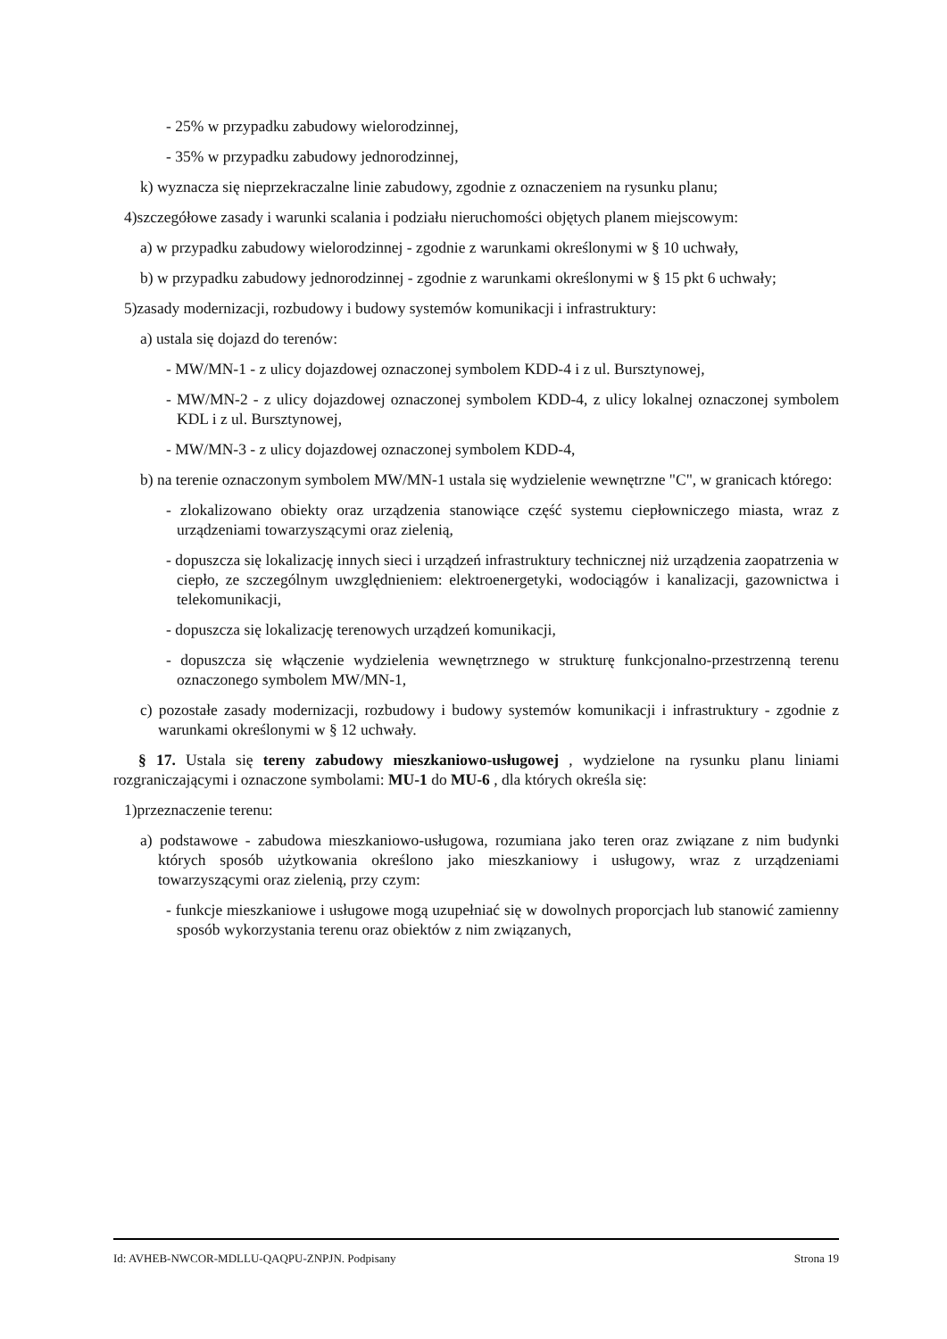- 25% w przypadku zabudowy wielorodzinnej,
- 35% w przypadku zabudowy jednorodzinnej,
k) wyznacza się nieprzekraczalne linie zabudowy, zgodnie z oznaczeniem na rysunku planu;
4)szczegółowe zasady i warunki scalania i podziału nieruchomości objętych planem miejscowym:
a) w przypadku zabudowy wielorodzinnej - zgodnie z warunkami określonymi w § 10 uchwały,
b) w przypadku zabudowy jednorodzinnej - zgodnie z warunkami określonymi w § 15 pkt 6 uchwały;
5)zasady modernizacji, rozbudowy i budowy systemów komunikacji i infrastruktury:
a) ustala się dojazd do terenów:
- MW/MN-1 - z ulicy dojazdowej oznaczonej symbolem KDD-4 i z ul. Bursztynowej,
- MW/MN-2 - z ulicy dojazdowej oznaczonej symbolem KDD-4, z ulicy lokalnej oznaczonej symbolem KDL i z ul. Bursztynowej,
- MW/MN-3 - z ulicy dojazdowej oznaczonej symbolem KDD-4,
b) na terenie oznaczonym symbolem MW/MN-1 ustala się wydzielenie wewnętrzne "C", w granicach którego:
- zlokalizowano obiekty oraz urządzenia stanowiące część systemu ciepłowniczego miasta, wraz z urządzeniami towarzyszącymi oraz zielenią,
- dopuszcza się lokalizację innych sieci i urządzeń infrastruktury technicznej niż urządzenia zaopatrzenia w ciepło, ze szczególnym uwzględnieniem: elektroenergetyki, wodociągów i kanalizacji, gazownictwa i telekomunikacji,
- dopuszcza się lokalizację terenowych urządzeń komunikacji,
- dopuszcza się włączenie wydzielenia wewnętrznego w strukturę funkcjonalno-przestrzenną terenu oznaczonego symbolem MW/MN-1,
c) pozostałe zasady modernizacji, rozbudowy i budowy systemów komunikacji i infrastruktury - zgodnie z warunkami określonymi w § 12 uchwały.
§ 17. Ustala się tereny zabudowy mieszkaniowo-usługowej , wydzielone na rysunku planu liniami rozgraniczającymi i oznaczone symbolami: MU-1 do MU-6 , dla których określa się:
1)przeznaczenie terenu:
a) podstawowe - zabudowa mieszkaniowo-usługowa, rozumiana jako teren oraz związane z nim budynki których sposób użytkowania określono jako mieszkaniowy i usługowy, wraz z urządzeniami towarzyszącymi oraz zielenią, przy czym:
- funkcje mieszkaniowe i usługowe mogą uzupełniać się w dowolnych proporcjach lub stanowić zamienny sposób wykorzystania terenu oraz obiektów z nim związanych,
Id: AVHEB-NWCOR-MDLLU-QAQPU-ZNPJN. Podpisany Strona 19